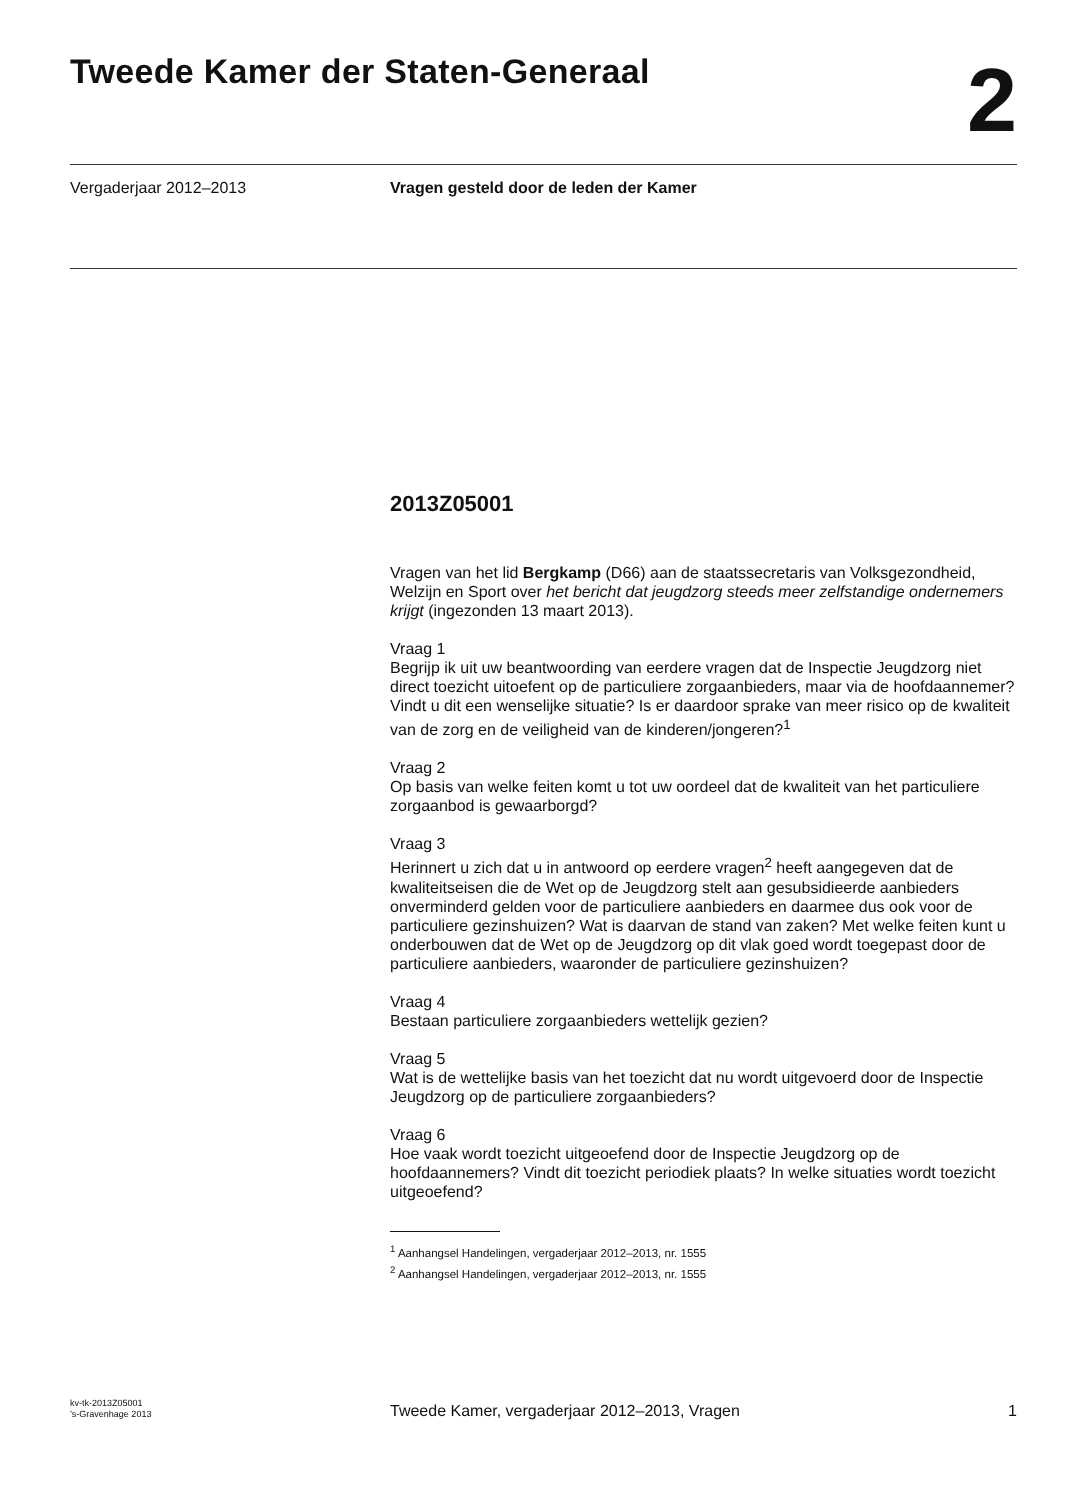Tweede Kamer der Staten-Generaal
2
Vergaderjaar 2012–2013 Vragen gesteld door de leden der Kamer
2013Z05001
Vragen van het lid Bergkamp (D66) aan de staatssecretaris van Volksgezondheid, Welzijn en Sport over het bericht dat jeugdzorg steeds meer zelfstandige ondernemers krijgt (ingezonden 13 maart 2013).
Vraag 1
Begrijp ik uit uw beantwoording van eerdere vragen dat de Inspectie Jeugdzorg niet direct toezicht uitoefent op de particuliere zorgaanbieders, maar via de hoofdaannemer? Vindt u dit een wenselijke situatie? Is er daardoor sprake van meer risico op de kwaliteit van de zorg en de veiligheid van de kinderen/jongeren?<sup>1</sup>
Vraag 2
Op basis van welke feiten komt u tot uw oordeel dat de kwaliteit van het particuliere zorgaanbod is gewaarborgd?
Vraag 3
Herinnert u zich dat u in antwoord op eerdere vragen<sup>2</sup> heeft aangegeven dat de kwaliteitseisen die de Wet op de Jeugdzorg stelt aan gesubsidieerde aanbieders onverminderd gelden voor de particuliere aanbieders en daarmee dus ook voor de particuliere gezinshuizen? Wat is daarvan de stand van zaken? Met welke feiten kunt u onderbouwen dat de Wet op de Jeugdzorg op dit vlak goed wordt toegepast door de particuliere aanbieders, waaronder de particuliere gezinshuizen?
Vraag 4
Bestaan particuliere zorgaanbieders wettelijk gezien?
Vraag 5
Wat is de wettelijke basis van het toezicht dat nu wordt uitgevoerd door de Inspectie Jeugdzorg op de particuliere zorgaanbieders?
Vraag 6
Hoe vaak wordt toezicht uitgeoefend door de Inspectie Jeugdzorg op de hoofdaannemers? Vindt dit toezicht periodiek plaats? In welke situaties wordt toezicht uitgeoefend?
<sup>1</sup> Aanhangsel Handelingen, vergaderjaar 2012–2013, nr. 1555
<sup>2</sup> Aanhangsel Handelingen, vergaderjaar 2012–2013, nr. 1555
kv-tk-2013Z05001
’s-Gravenhage 2013
Tweede Kamer, vergaderjaar 2012–2013, Vragen
1